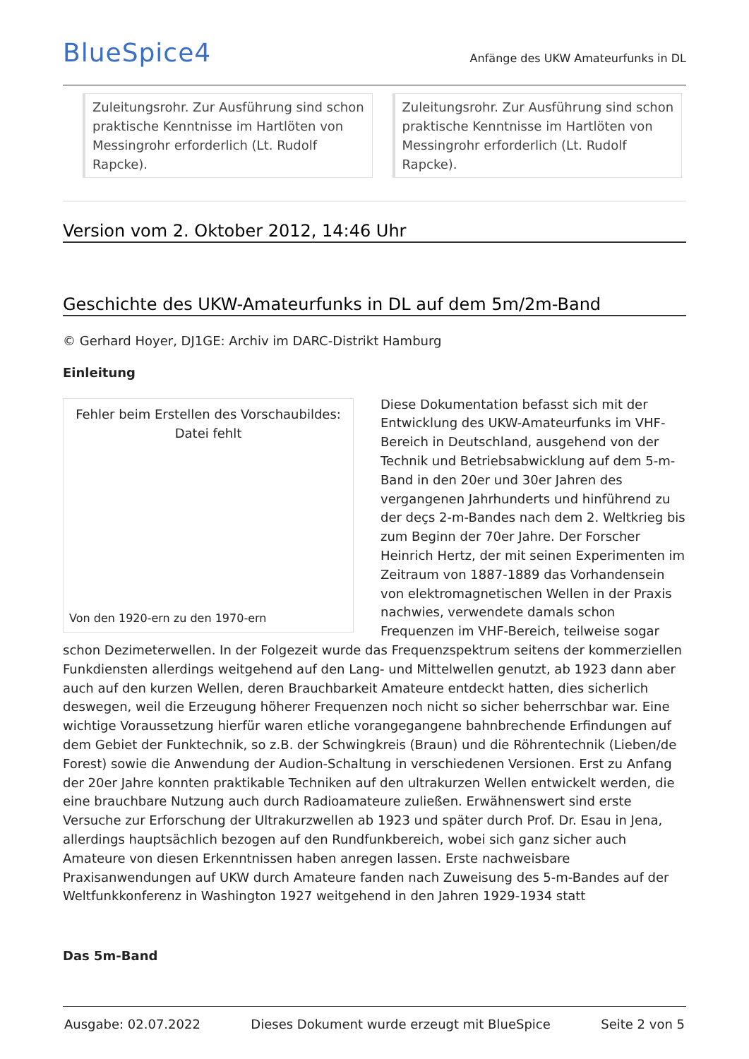BlueSpice4
Anfänge des UKW Amateurfunks in DL
Zuleitungsrohr. Zur Ausführung sind schon praktische Kenntnisse im Hartlöten von Messingrohr erforderlich (Lt. Rudolf Rapcke).
Zuleitungsrohr. Zur Ausführung sind schon praktische Kenntnisse im Hartlöten von Messingrohr erforderlich (Lt. Rudolf Rapcke).
Version vom 2. Oktober 2012, 14:46 Uhr
Geschichte des UKW-Amateurfunks in DL auf dem 5m/2m-Band
© Gerhard Hoyer, DJ1GE: Archiv im DARC-Distrikt Hamburg
Einleitung
Fehler beim Erstellen des Vorschaubildes:
Datei fehlt
Von den 1920-ern zu den 1970-ern
Diese Dokumentation befasst sich mit der Entwicklung des UKW-Amateurfunks im VHF-Bereich in Deutschland, ausgehend von der Technik und Betriebsabwicklung auf dem 5-m-Band in den 20er und 30er Jahren des vergangenen Jahrhunderts und hinführend zu der deçs 2-m-Bandes nach dem 2. Weltkrieg bis zum Beginn der 70er Jahre. Der Forscher Heinrich Hertz, der mit seinen Experimenten im Zeitraum von 1887-1889 das Vorhandensein von elektromagnetischen Wellen in der Praxis nachwies, verwendete damals schon Frequenzen im VHF-Bereich, teilweise sogar schon Dezimeterwellen. In der Folgezeit wurde das Frequenzspektrum seitens der kommerziellen Funkdiensten allerdings weitgehend auf den Lang- und Mittelwellen genutzt, ab 1923 dann aber auch auf den kurzen Wellen, deren Brauchbarkeit Amateure entdeckt hatten, dies sicherlich deswegen, weil die Erzeugung höherer Frequenzen noch nicht so sicher beherrschbar war. Eine wichtige Voraussetzung hierfür waren etliche vorangegangene bahnbrechende Erfindungen auf dem Gebiet der Funktechnik, so z.B. der Schwingkreis (Braun) und die Röhrentechnik (Lieben/de Forest) sowie die Anwendung der Audion-Schaltung in verschiedenen Versionen. Erst zu Anfang der 20er Jahre konnten praktikable Techniken auf den ultrakurzen Wellen entwickelt werden, die eine brauchbare Nutzung auch durch Radioamateure zuließen. Erwähnenswert sind erste Versuche zur Erforschung der Ultrakurzwellen ab 1923 und später durch Prof. Dr. Esau in Jena, allerdings hauptsächlich bezogen auf den Rundfunkbereich, wobei sich ganz sicher auch Amateure von diesen Erkenntnissen haben anregen lassen. Erste nachweisbare Praxisanwendungen auf UKW durch Amateure fanden nach Zuweisung des 5-m-Bandes auf der Weltfunkkonferenz in Washington 1927 weitgehend in den Jahren 1929-1934 statt
Das 5m-Band
Ausgabe: 02.07.2022 Dieses Dokument wurde erzeugt mit BlueSpice Seite 2 von 5